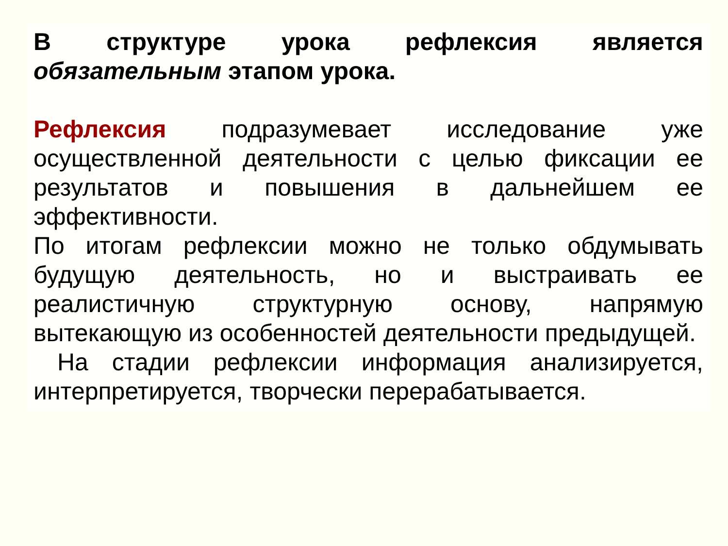В структуре урока рефлексия является обязательным этапом урока.
Рефлексия подразумевает исследование уже осуществленной деятельности с целью фиксации ее результатов и повышения в дальнейшем ее эффективности.
По итогам рефлексии можно не только обдумывать будущую деятельность, но и выстраивать ее реалистичную структурную основу, напрямую вытекающую из особенностей деятельности предыдущей.
На стадии рефлексии информация анализируется, интерпретируется, творчески перерабатывается.